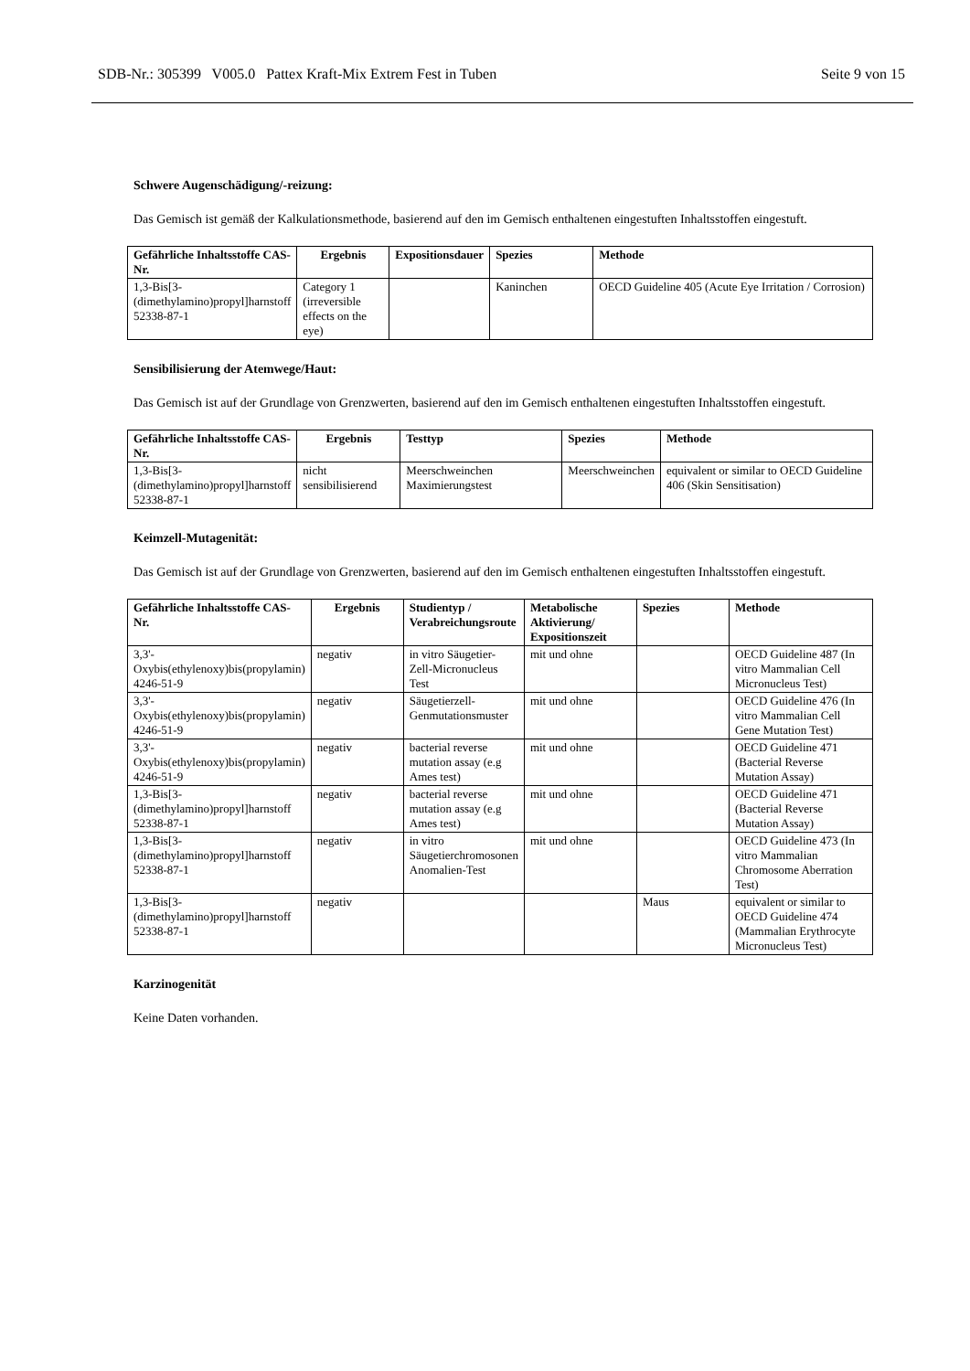SDB-Nr.: 305399 V005.0 Pattex Kraft-Mix Extrem Fest in Tuben Seite 9 von 15
Schwere Augenschädigung/-reizung:
Das Gemisch ist gemäß der Kalkulationsmethode, basierend auf den im Gemisch enthaltenen eingestuften Inhaltsstoffen eingestuft.
| Gefährliche Inhaltsstoffe CAS-Nr. | Ergebnis | Expositionsdauer | Spezies | Methode |
| --- | --- | --- | --- | --- |
| 1,3-Bis[3-(dimethylamino)propyl]harnstoff 52338-87-1 | Category 1 (irreversible effects on the eye) | | Kaninchen | OECD Guideline 405 (Acute Eye Irritation / Corrosion) |
Sensibilisierung der Atemwege/Haut:
Das Gemisch ist auf der Grundlage von Grenzwerten, basierend auf den im Gemisch enthaltenen eingestuften Inhaltsstoffen eingestuft.
| Gefährliche Inhaltsstoffe CAS-Nr. | Ergebnis | Testtyp | Spezies | Methode |
| --- | --- | --- | --- | --- |
| 1,3-Bis[3-(dimethylamino)propyl]harnstoff 52338-87-1 | nicht sensibilisierend | Meerschweinchen Maximierungstest | Meerschweinchen | equivalent or similar to OECD Guideline 406 (Skin Sensitisation) |
Keimzell-Mutagenität:
Das Gemisch ist auf der Grundlage von Grenzwerten, basierend auf den im Gemisch enthaltenen eingestuften Inhaltsstoffen eingestuft.
| Gefährliche Inhaltsstoffe CAS-Nr. | Ergebnis | Studientyp / Verabreichungsroute | Metabolische Aktivierung/ Expositionszeit | Spezies | Methode |
| --- | --- | --- | --- | --- | --- |
| 3,3'-Oxybis(ethylenoxy)bis(propylamin) 4246-51-9 | negativ | in vitro Säugetier-Zell-Micronucleus Test | mit und ohne | | OECD Guideline 487 (In vitro Mammalian Cell Micronucleus Test) |
| 3,3'-Oxybis(ethylenoxy)bis(propylamin) 4246-51-9 | negativ | Säugetierzell-Genmutationsmuster | mit und ohne | | OECD Guideline 476 (In vitro Mammalian Cell Gene Mutation Test) |
| 3,3'-Oxybis(ethylenoxy)bis(propylamin) 4246-51-9 | negativ | bacterial reverse mutation assay (e.g Ames test) | mit und ohne | | OECD Guideline 471 (Bacterial Reverse Mutation Assay) |
| 1,3-Bis[3-(dimethylamino)propyl]harnstoff 52338-87-1 | negativ | bacterial reverse mutation assay (e.g Ames test) | mit und ohne | | OECD Guideline 471 (Bacterial Reverse Mutation Assay) |
| 1,3-Bis[3-(dimethylamino)propyl]harnstoff 52338-87-1 | negativ | in vitro Säugetierchromosonen Anomalien-Test | mit und ohne | | OECD Guideline 473 (In vitro Mammalian Chromosome Aberration Test) |
| 1,3-Bis[3-(dimethylamino)propyl]harnstoff 52338-87-1 | negativ | | | Maus | equivalent or similar to OECD Guideline 474 (Mammalian Erythrocyte Micronucleus Test) |
Karzinogenität
Keine Daten vorhanden.